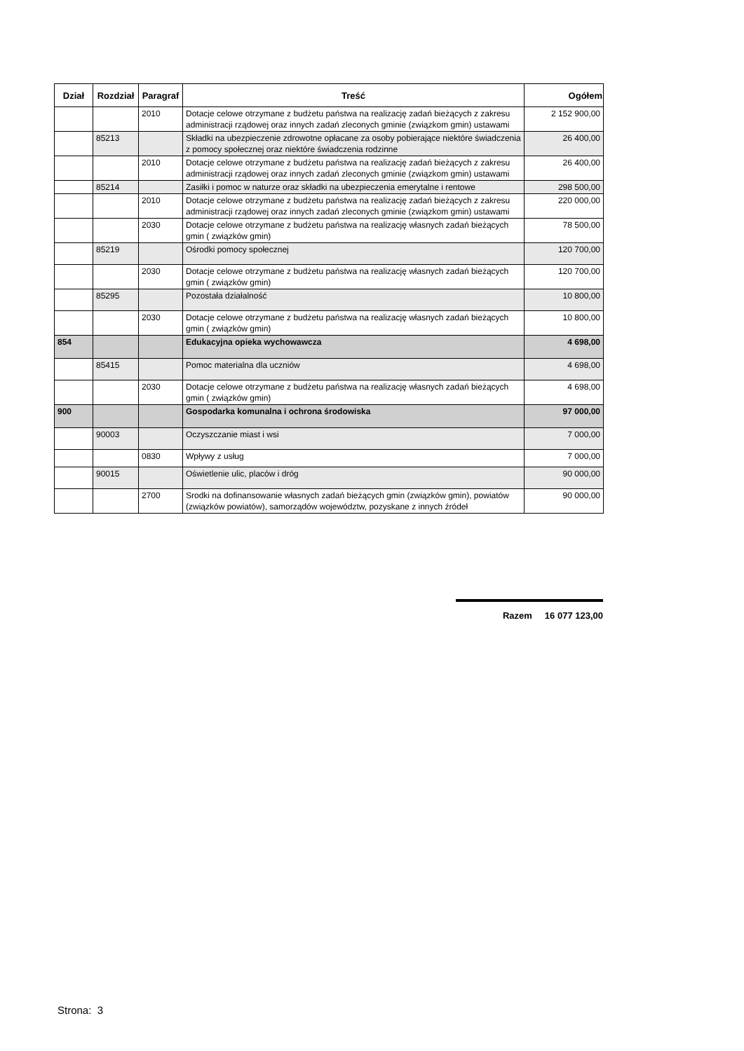| Dział | Rozdział | Paragraf | Treść | Ogółem |
| --- | --- | --- | --- | --- |
| | | 2010 | Dotacje celowe otrzymane z budżetu państwa na realizację zadań bieżących z zakresu administracji rządowej oraz innych zadań zleconych gminie (związkom gmin) ustawami | 2 152 900,00 |
| | 85213 | | Składki na ubezpieczenie zdrowotne opłacane za osoby pobierające niektóre świadczenia z pomocy społecznej oraz niektóre świadczenia rodzinne | 26 400,00 |
| | | 2010 | Dotacje celowe otrzymane z budżetu państwa na realizację zadań bieżących z zakresu administracji rządowej oraz innych zadań zleconych gminie (związkom gmin) ustawami | 26 400,00 |
| | 85214 | | Zasiłki i pomoc w naturze oraz składki na ubezpieczenia emerytalne i rentowe | 298 500,00 |
| | | 2010 | Dotacje celowe otrzymane z budżetu państwa na realizację zadań bieżących z zakresu administracji rządowej oraz innych zadań zleconych gminie (związkom gmin) ustawami | 220 000,00 |
| | | 2030 | Dotacje celowe otrzymane z budżetu państwa na realizację własnych zadań bieżących gmin ( związków gmin) | 78 500,00 |
| | 85219 | | Ośrodki pomocy społecznej | 120 700,00 |
| | | 2030 | Dotacje celowe otrzymane z budżetu państwa na realizację własnych zadań bieżących gmin ( związków gmin) | 120 700,00 |
| | 85295 | | Pozostała działalność | 10 800,00 |
| | | 2030 | Dotacje celowe otrzymane z budżetu państwa na realizację własnych zadań bieżących gmin ( związków gmin) | 10 800,00 |
| 854 | | | Edukacyjna opieka wychowawcza | 4 698,00 |
| | 85415 | | Pomoc materialna dla uczniów | 4 698,00 |
| | | 2030 | Dotacje celowe otrzymane z budżetu państwa na realizację własnych zadań bieżących gmin ( związków gmin) | 4 698,00 |
| 900 | | | Gospodarka komunalna i ochrona środowiska | 97 000,00 |
| | 90003 | | Oczyszczanie miast i wsi | 7 000,00 |
| | | 0830 | Wpływy z usług | 7 000,00 |
| | 90015 | | Oświetlenie ulic, placów i dróg | 90 000,00 |
| | | 2700 | Srodki na dofinansowanie własnych zadań bieżących gmin (związków gmin), powiatów (związków powiatów), samorządów województw, pozyskane z innych źródeł | 90 000,00 |
Razem 16 077 123,00
Strona: 3